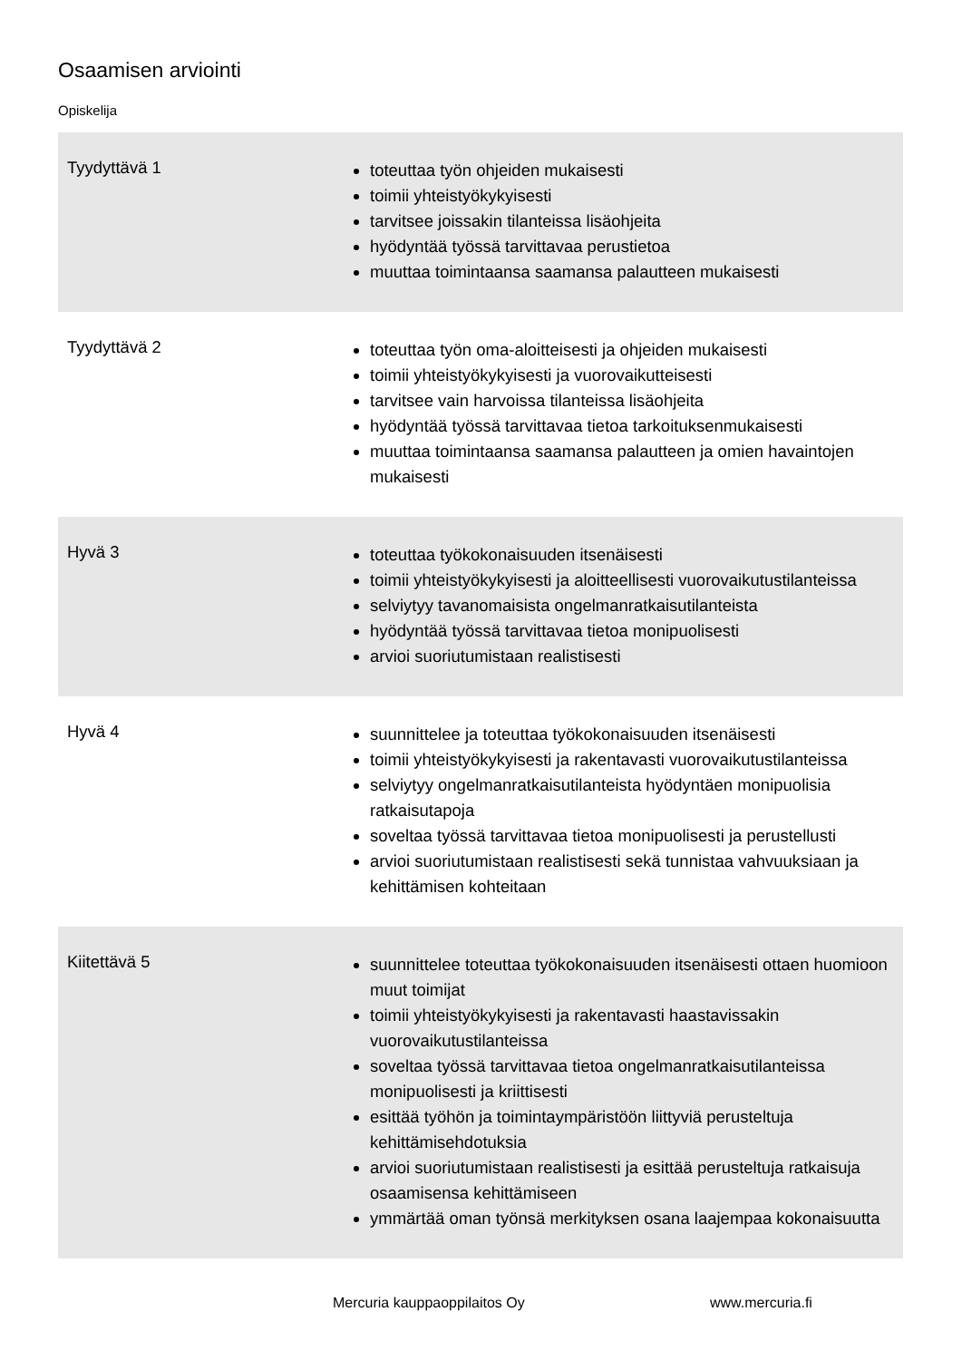Osaamisen arviointi
Opiskelija
| Tyydyttävä 1 | toteuttaa työn ohjeiden mukaisesti toimii yhteistyökykyisesti tarvitsee joissakin tilanteissa lisäohjeita hyödyntää työssä tarvittavaa perustietoa muuttaa toimintaansa saamansa palautteen mukaisesti |
| Tyydyttävä 2 | toteuttaa työn oma-aloitteisesti ja ohjeiden mukaisesti toimii yhteistyökykyisesti ja vuorovaikutteisesti tarvitsee vain harvoissa tilanteissa lisäohjeita hyödyntää työssä tarvittavaa tietoa tarkoituksenmukaisesti muuttaa toimintaansa saamansa palautteen ja omien havaintojen mukaisesti |
| Hyvä 3 | toteuttaa työkokonaisuuden itsenäisesti toimii yhteistyökykyisesti ja aloitteellisesti vuorovaikutustilanteissa selviytyy tavanomaisista ongelmanratkaisutilanteista hyödyntää työssä tarvittavaa tietoa monipuolisesti arvioi suoriutumistaan realistisesti |
| Hyvä 4 | suunnittelee ja toteuttaa työkokonaisuuden itsenäisesti toimii yhteistyökykyisesti ja rakentavasti vuorovaikutustilanteissa selviytyy ongelmanratkaisutilanteista hyödyntäen monipuolisia ratkaisutapoja soveltaa työssä tarvittavaa tietoa monipuolisesti ja perustellusti arvioi suoriutumistaan realistisesti sekä tunnistaa vahvuuksiaan ja kehittämisen kohteitaan |
| Kiitettävä 5 | suunnittelee toteuttaa työkokonaisuuden itsenäisesti ottaen huomioon muut toimijat toimii yhteistyökykyisesti ja rakentavasti haastavissakin vuorovaikutustilanteissa soveltaa työssä tarvittavaa tietoa ongelmanratkaisutilanteissa monipuolisesti ja kriittisesti esittää työhön ja toimintaympäristöön liittyviä perusteltuja kehittämisehdotuksia arvioi suoriutumistaan realistisesti ja esittää perusteltuja ratkaisuja osaamisensa kehittämiseen ymmärtää oman työnsä merkityksen osana laajempaa kokonaisuutta |
Mercuria kauppaoppilaitos Oy www.mercuria.fi